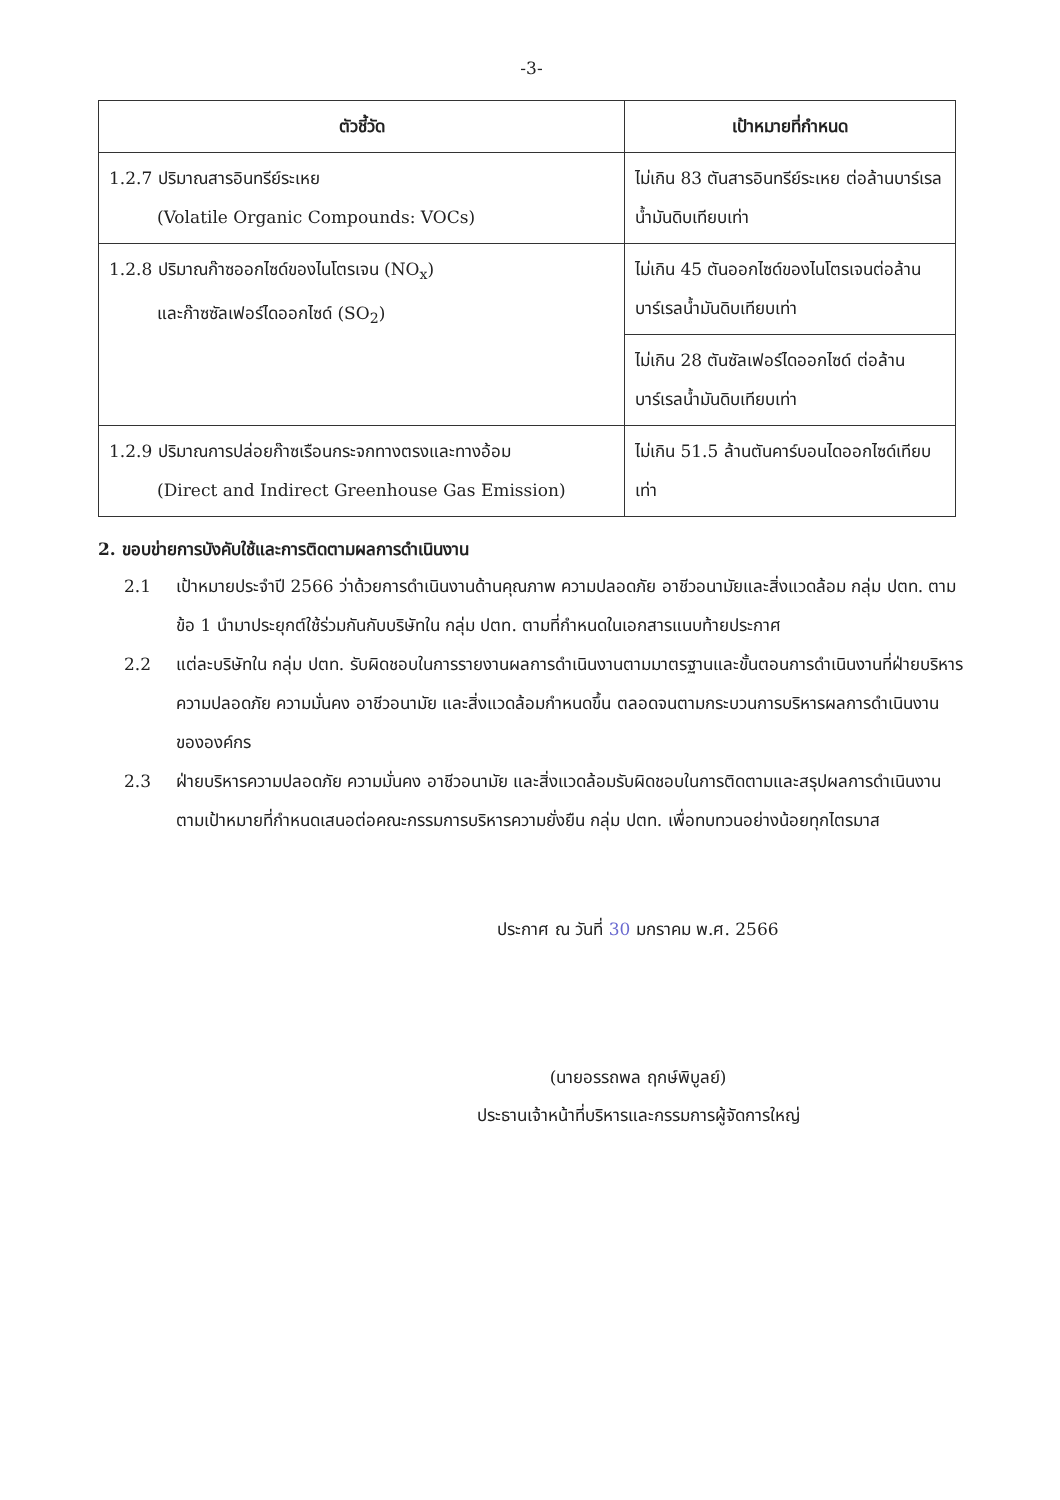-3-
| ตัวชี้วัด | เป้าหมายที่กำหนด |
| --- | --- |
| 1.2.7 ปริมาณสารอินทรีย์ระเหย (Volatile Organic Compounds: VOCs) | ไม่เกิน 83 ตันสารอินทรีย์ระเหย ต่อล้านบาร์เรลน้ำมันดิบเทียบเท่า |
| 1.2.8 ปริมาณก๊าซออกไซด์ของไนโตรเจน (NO<sub>x</sub>) และก๊าซซัลเฟอร์ไดออกไซด์ (SO<sub>2</sub>) | ไม่เกิน 45 ตันออกไซด์ของไนโตรเจนต่อล้านบาร์เรลน้ำมันดิบเทียบเท่า |
| | ไม่เกิน 28 ตันซัลเฟอร์ไดออกไซด์ ต่อล้านบาร์เรลน้ำมันดิบเทียบเท่า |
| 1.2.9 ปริมาณการปล่อยก๊าซเรือนกระจกทางตรงและทางอ้อม (Direct and Indirect Greenhouse Gas Emission) | ไม่เกิน 51.5 ล้านตันคาร์บอนไดออกไซด์เทียบเท่า |
2. ขอบข่ายการบังคับใช้และการติดตามผลการดำเนินงาน
2.1 เป้าหมายประจำปี 2566 ว่าด้วยการดำเนินงานด้านคุณภาพ ความปลอดภัย อาชีวอนามัยและสิ่งแวดล้อม กลุ่ม ปตท. ตามข้อ 1 นำมาประยุกต์ใช้ร่วมกันกับบริษัทใน กลุ่ม ปตท. ตามที่กำหนดในเอกสารแนบท้ายประกาศ
2.2 แต่ละบริษัทใน กลุ่ม ปตท. รับผิดชอบในการรายงานผลการดำเนินงานตามมาตรฐานและขั้นตอนการดำเนินงานที่ฝ่ายบริหารความปลอดภัย ความมั่นคง อาชีวอนามัย และสิ่งแวดล้อมกำหนดขึ้น ตลอดจนตามกระบวนการบริหารผลการดำเนินงานขององค์กร
2.3 ฝ่ายบริหารความปลอดภัย ความมั่นคง อาชีวอนามัย และสิ่งแวดล้อมรับผิดชอบในการติดตามและสรุปผลการดำเนินงานตามเป้าหมายที่กำหนดเสนอต่อคณะกรรมการบริหารความยั่งยืน กลุ่ม ปตท. เพื่อทบทวนอย่างน้อยทุกไตรมาส
ประกาศ ณ วันที่ 30 มกราคม พ.ศ. 2566
(นายอรรถพล ฤกษ์พิบูลย์)
ประธานเจ้าหน้าที่บริหารและกรรมการผู้จัดการใหญ่